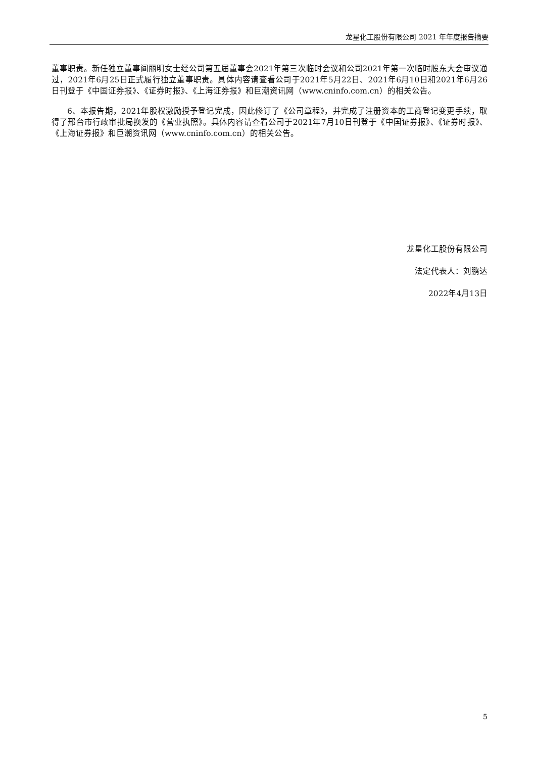龙星化工股份有限公司 2021 年年度报告摘要
董事职责。新任独立董事阎丽明女士经公司第五届董事会2021年第三次临时会议和公司2021年第一次临时股东大会审议通过，2021年6月25日正式履行独立董事职责。具体内容请查看公司于2021年5月22日、2021年6月10日和2021年6月26日刊登于《中国证券报》、《证券时报》、《上海证券报》和巨潮资讯网（www.cninfo.com.cn）的相关公告。
6、本报告期，2021年股权激励授予登记完成，因此修订了《公司章程》，并完成了注册资本的工商登记变更手续，取得了邢台市行政审批局换发的《营业执照》。具体内容请查看公司于2021年7月10日刊登于《中国证券报》、《证券时报》、《上海证券报》和巨潮资讯网（www.cninfo.com.cn）的相关公告。
龙星化工股份有限公司
法定代表人：刘鹏达
2022年4月13日
5